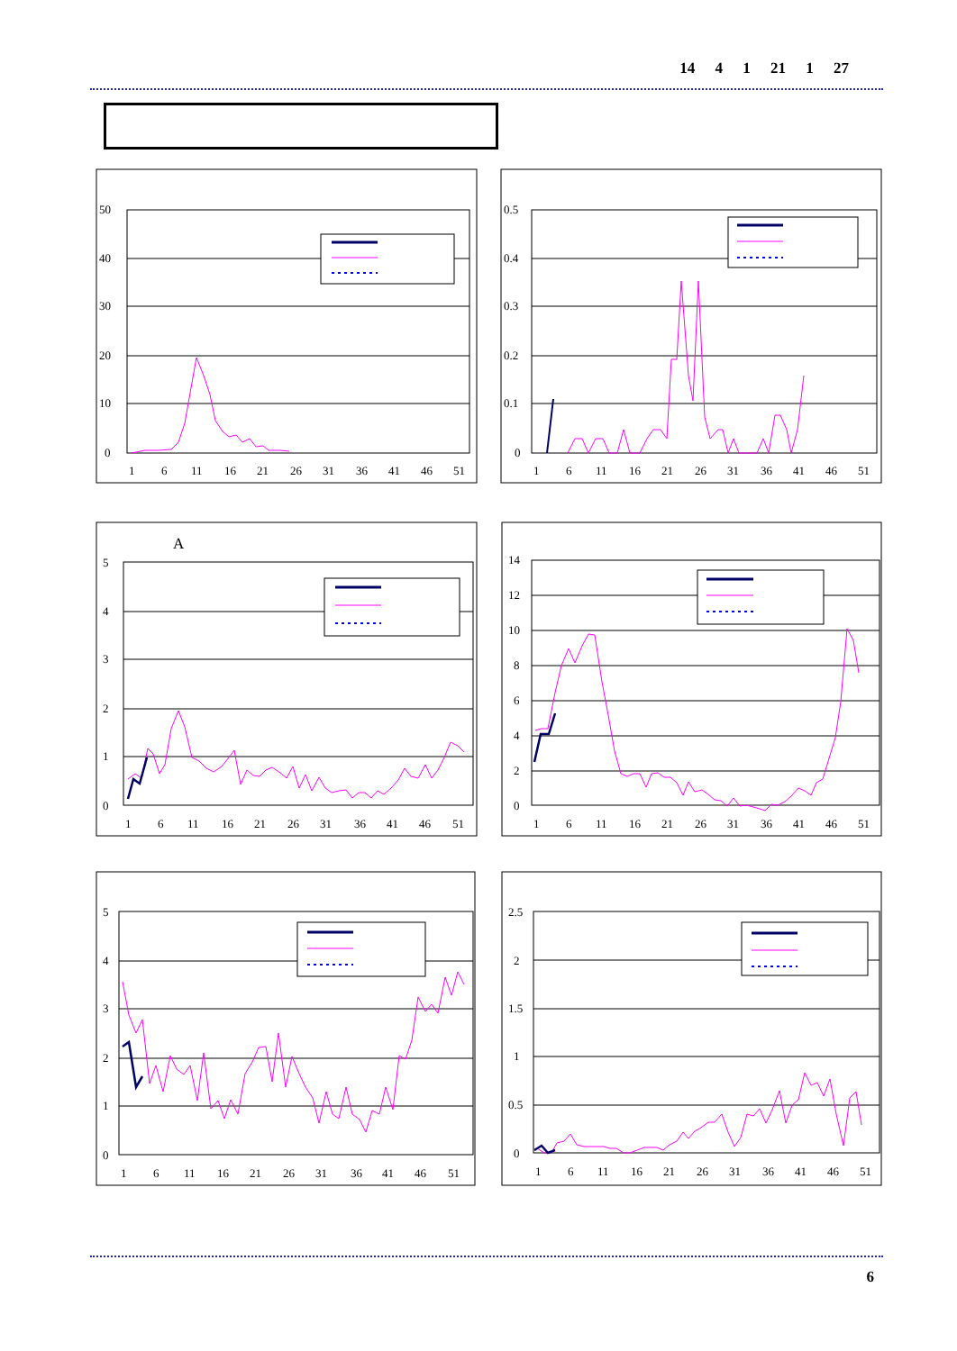14 4 1 21 1 27
50
40
30
20
10
0
1
6
11
16
21
26
31
36
41
46
51
0.5
0.4
0.3
0.2
0.1
0
1
6
11
16
21
26
31
36
41
46
51
A
5
4
3
2
1
0
1
6
11
16
21
26
31
36
41
46
51
14
12
10
8
6
4
2
0
1
6
11
16
21
26
31
36
41
46
51
5
4
3
2
1
0
1
6
11
16
21
26
31
36
41
46
51
2.5
2
1.5
1
0.5
0
1
6
11
16
21
26
31
36
41
46
51
6